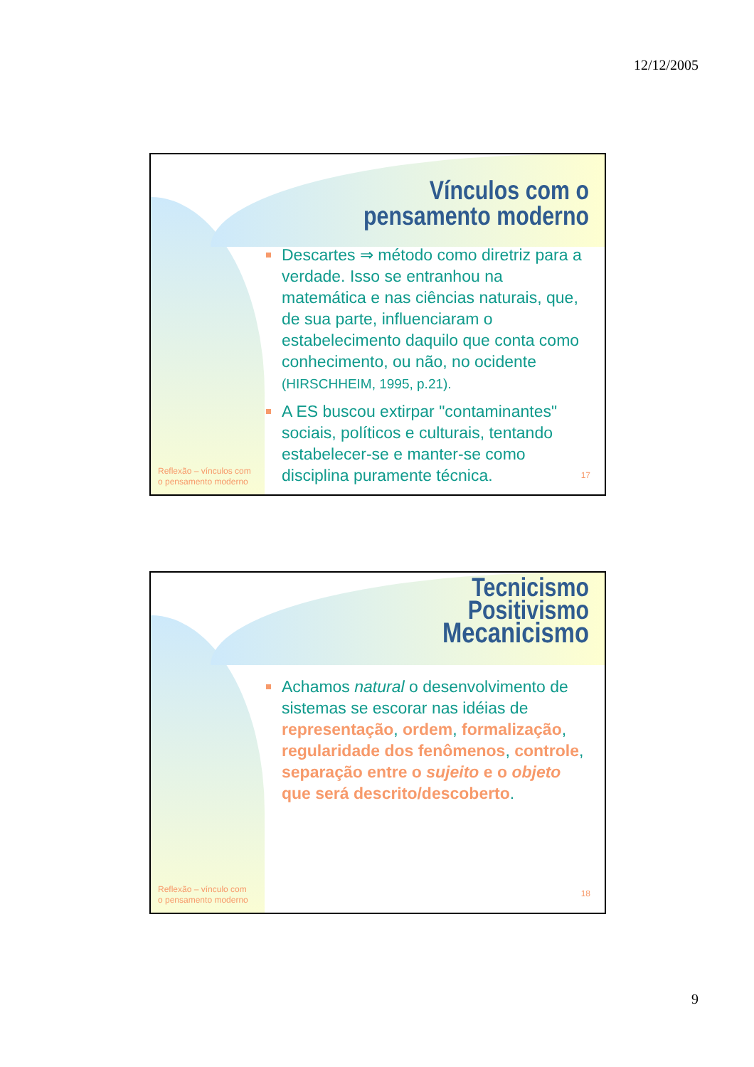12/12/2005
Vínculos com o
pensamento moderno
Descartes ⇒ método como diretriz para a verdade. Isso se entranhou na matemática e nas ciências naturais, que, de sua parte, influenciaram o estabelecimento daquilo que conta como conhecimento, ou não, no ocidente (HIRSCHHEIM, 1995, p.21).
A ES buscou extirpar "contaminantes" sociais, políticos e culturais, tentando estabelecer-se e manter-se como disciplina puramente técnica.
Reflexão – vínculos com
o pensamento moderno
17
Tecnicismo
Positivismo
Mecanicismo
Achamos natural o desenvolvimento de sistemas se escorar nas idéias de representação, ordem, formalização, regularidade dos fenômenos, controle, separação entre o sujeito e o objeto que será descrito/descoberto.
Reflexão – vínculo com
o pensamento moderno
18
9